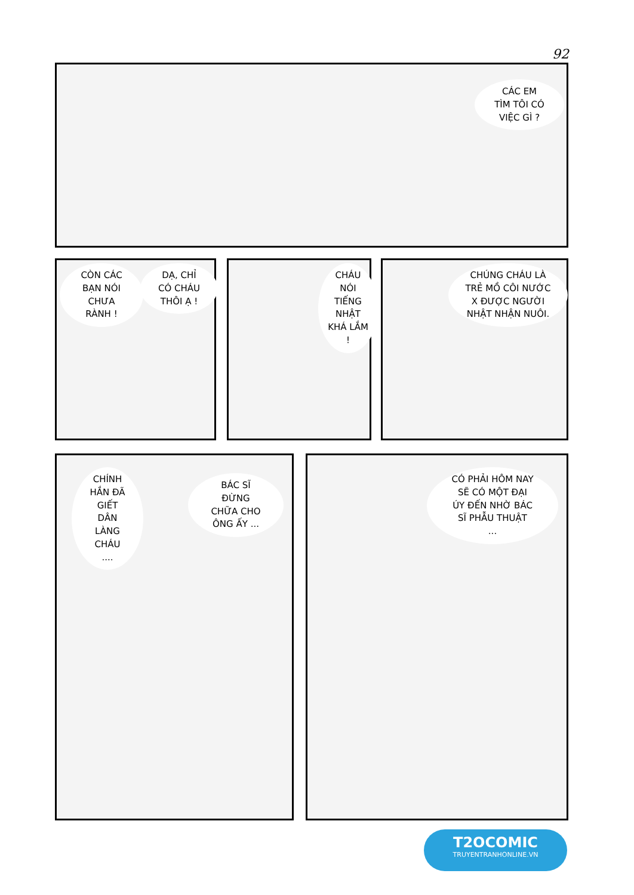92
CÁC EM
TÌM TÔI CÓ
VIỆC GÌ ?
CÒN CÁC
BẠN NÓI
CHƯA
RÀNH !
DẠ, CHỈ
CÓ CHÁU
THÔI Ạ !
CHÁU
NÓI
TIẾNG
NHẬT
KHÁ LẮM
!
CHÚNG CHÁU LÀ
TRẺ MỒ CÔI NƯỚC
X ĐƯỢC NGƯỜI
NHẬT NHẬN NUÔI.
CHÍNH
HẮN ĐÃ
GIẾT
DÂN
LÀNG
CHÁU
....
BÁC SĨ
ĐỪNG
CHỮA CHO
ÔNG ẤY ...
CÓ PHẢI HÔM NAY
SẼ CÓ MỘT ĐẠI
ÚY ĐẾN NHỜ BÁC
SĨ PHẪU THUẬT
...
T2OCOMIC
TRUYENTRANHONLINE.VN